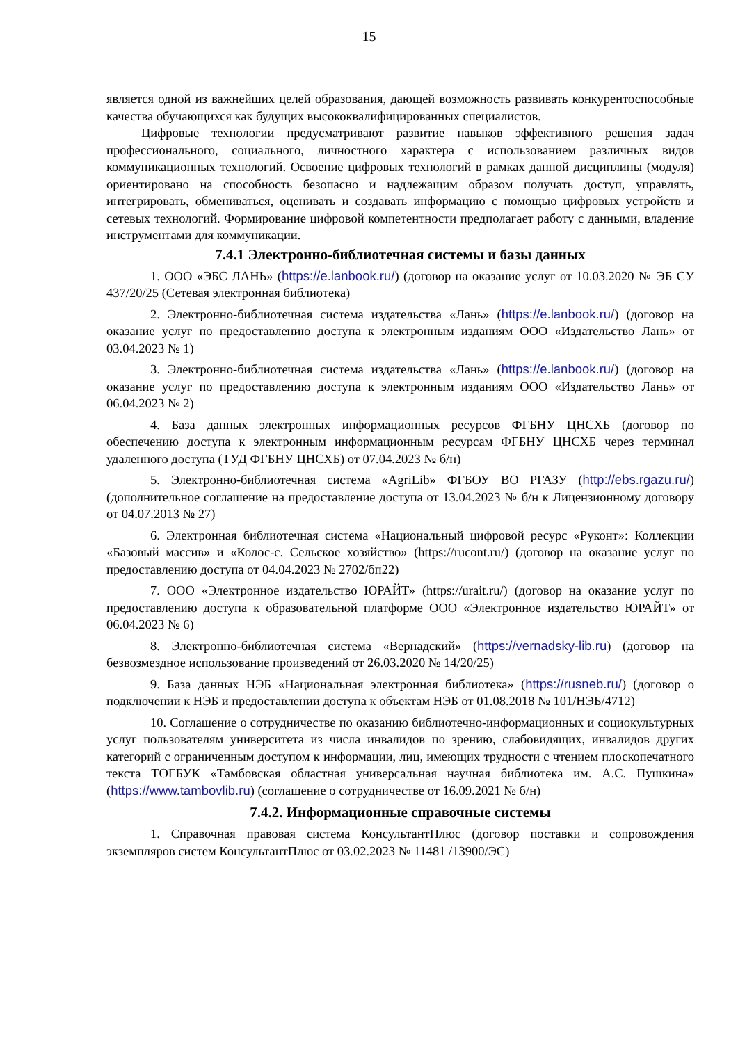15
является одной из важнейших целей образования, дающей возможность развивать конкурентоспособные качества обучающихся как будущих высококвалифицированных специалистов.
Цифровые технологии предусматривают развитие навыков эффективного решения задач профессионального, социального, личностного характера с использованием различных видов коммуникационных технологий. Освоение цифровых технологий в рамках данной дисциплины (модуля) ориентировано на способность безопасно и надлежащим образом получать доступ, управлять, интегрировать, обмениваться, оценивать и создавать информацию с помощью цифровых устройств и сетевых технологий. Формирование цифровой компетентности предполагает работу с данными, владение инструментами для коммуникации.
7.4.1 Электронно-библиотечная системы и базы данных
1. ООО «ЭБС ЛАНЬ» (https://e.lanbook.ru/) (договор на оказание услуг от 10.03.2020 № ЭБ СУ 437/20/25 (Сетевая электронная библиотека)
2. Электронно-библиотечная система издательства «Лань» (https://e.lanbook.ru/) (договор на оказание услуг по предоставлению доступа к электронным изданиям ООО «Издательство Лань» от 03.04.2023 № 1)
3. Электронно-библиотечная система издательства «Лань» (https://e.lanbook.ru/) (договор на оказание услуг по предоставлению доступа к электронным изданиям ООО «Издательство Лань» от 06.04.2023 № 2)
4. База данных электронных информационных ресурсов ФГБНУ ЦНСХБ (договор по обеспечению доступа к электронным информационным ресурсам ФГБНУ ЦНСХБ через терминал удаленного доступа (ТУД ФГБНУ ЦНСХБ) от 07.04.2023 № б/н)
5. Электронно-библиотечная система «AgriLib» ФГБОУ ВО РГАЗУ (http://ebs.rgazu.ru/) (дополнительное соглашение на предоставление доступа от 13.04.2023 № б/н к Лицензионному договору от 04.07.2013 № 27)
6. Электронная библиотечная система «Национальный цифровой ресурс «Руконт»: Коллекции «Базовый массив» и «Колос-с. Сельское хозяйство» (https://rucont.ru/) (договор на оказание услуг по предоставлению доступа от 04.04.2023 № 2702/бп22)
7. ООО «Электронное издательство ЮРАЙТ» (https://urait.ru/) (договор на оказание услуг по предоставлению доступа к образовательной платформе ООО «Электронное издательство ЮРАЙТ» от 06.04.2023 № 6)
8. Электронно-библиотечная система «Вернадский» (https://vernadsky-lib.ru) (договор на безвозмездное использование произведений от 26.03.2020 № 14/20/25)
9. База данных НЭБ «Национальная электронная библиотека» (https://rusneb.ru/) (договор о подключении к НЭБ и предоставлении доступа к объектам НЭБ от 01.08.2018 № 101/НЭБ/4712)
10. Соглашение о сотрудничестве по оказанию библиотечно-информационных и социокультурных услуг пользователям университета из числа инвалидов по зрению, слабовидящих, инвалидов других категорий с ограниченным доступом к информации, лиц, имеющих трудности с чтением плоскопечатного текста ТОГБУК «Тамбовская областная универсальная научная библиотека им. А.С. Пушкина» (https://www.tambovlib.ru) (соглашение о сотрудничестве от 16.09.2021 № б/н)
7.4.2. Информационные справочные системы
1. Справочная правовая система КонсультантПлюс (договор поставки и сопровождения экземпляров систем КонсультантПлюс от 03.02.2023 № 11481 /13900/ЭС)